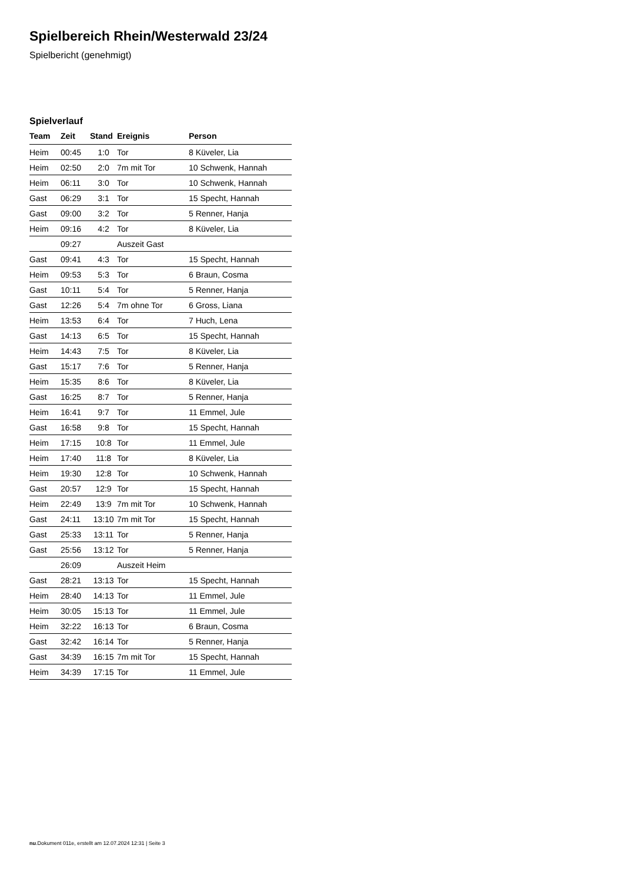Spielbereich Rhein/Westerwald 23/24
Spielbericht (genehmigt)
Spielverlauf
| Team | Zeit | Stand | Ereignis | Person |
| --- | --- | --- | --- | --- |
| Heim | 00:45 | 1:0 | Tor | 8 Küveler, Lia |
| Heim | 02:50 | 2:0 | 7m mit Tor | 10 Schwenk, Hannah |
| Heim | 06:11 | 3:0 | Tor | 10 Schwenk, Hannah |
| Gast | 06:29 | 3:1 | Tor | 15 Specht, Hannah |
| Gast | 09:00 | 3:2 | Tor | 5 Renner, Hanja |
| Heim | 09:16 | 4:2 | Tor | 8 Küveler, Lia |
| | 09:27 | | Auszeit Gast | |
| Gast | 09:41 | 4:3 | Tor | 15 Specht, Hannah |
| Heim | 09:53 | 5:3 | Tor | 6 Braun, Cosma |
| Gast | 10:11 | 5:4 | Tor | 5 Renner, Hanja |
| Gast | 12:26 | 5:4 | 7m ohne Tor | 6 Gross, Liana |
| Heim | 13:53 | 6:4 | Tor | 7 Huch, Lena |
| Gast | 14:13 | 6:5 | Tor | 15 Specht, Hannah |
| Heim | 14:43 | 7:5 | Tor | 8 Küveler, Lia |
| Gast | 15:17 | 7:6 | Tor | 5 Renner, Hanja |
| Heim | 15:35 | 8:6 | Tor | 8 Küveler, Lia |
| Gast | 16:25 | 8:7 | Tor | 5 Renner, Hanja |
| Heim | 16:41 | 9:7 | Tor | 11 Emmel, Jule |
| Gast | 16:58 | 9:8 | Tor | 15 Specht, Hannah |
| Heim | 17:15 | 10:8 | Tor | 11 Emmel, Jule |
| Heim | 17:40 | 11:8 | Tor | 8 Küveler, Lia |
| Heim | 19:30 | 12:8 | Tor | 10 Schwenk, Hannah |
| Gast | 20:57 | 12:9 | Tor | 15 Specht, Hannah |
| Heim | 22:49 | 13:9 | 7m mit Tor | 10 Schwenk, Hannah |
| Gast | 24:11 | 13:10 | 7m mit Tor | 15 Specht, Hannah |
| Gast | 25:33 | 13:11 | Tor | 5 Renner, Hanja |
| Gast | 25:56 | 13:12 | Tor | 5 Renner, Hanja |
| | 26:09 | | Auszeit Heim | |
| Gast | 28:21 | 13:13 | Tor | 15 Specht, Hannah |
| Heim | 28:40 | 14:13 | Tor | 11 Emmel, Jule |
| Heim | 30:05 | 15:13 | Tor | 11 Emmel, Jule |
| Heim | 32:22 | 16:13 | Tor | 6 Braun, Cosma |
| Gast | 32:42 | 16:14 | Tor | 5 Renner, Hanja |
| Gast | 34:39 | 16:15 | 7m mit Tor | 15 Specht, Hannah |
| Heim | 34:39 | 17:15 | Tor | 11 Emmel, Jule |
nu.Dokument 011e, erstellt am 12.07.2024 12:31 | Seite 3